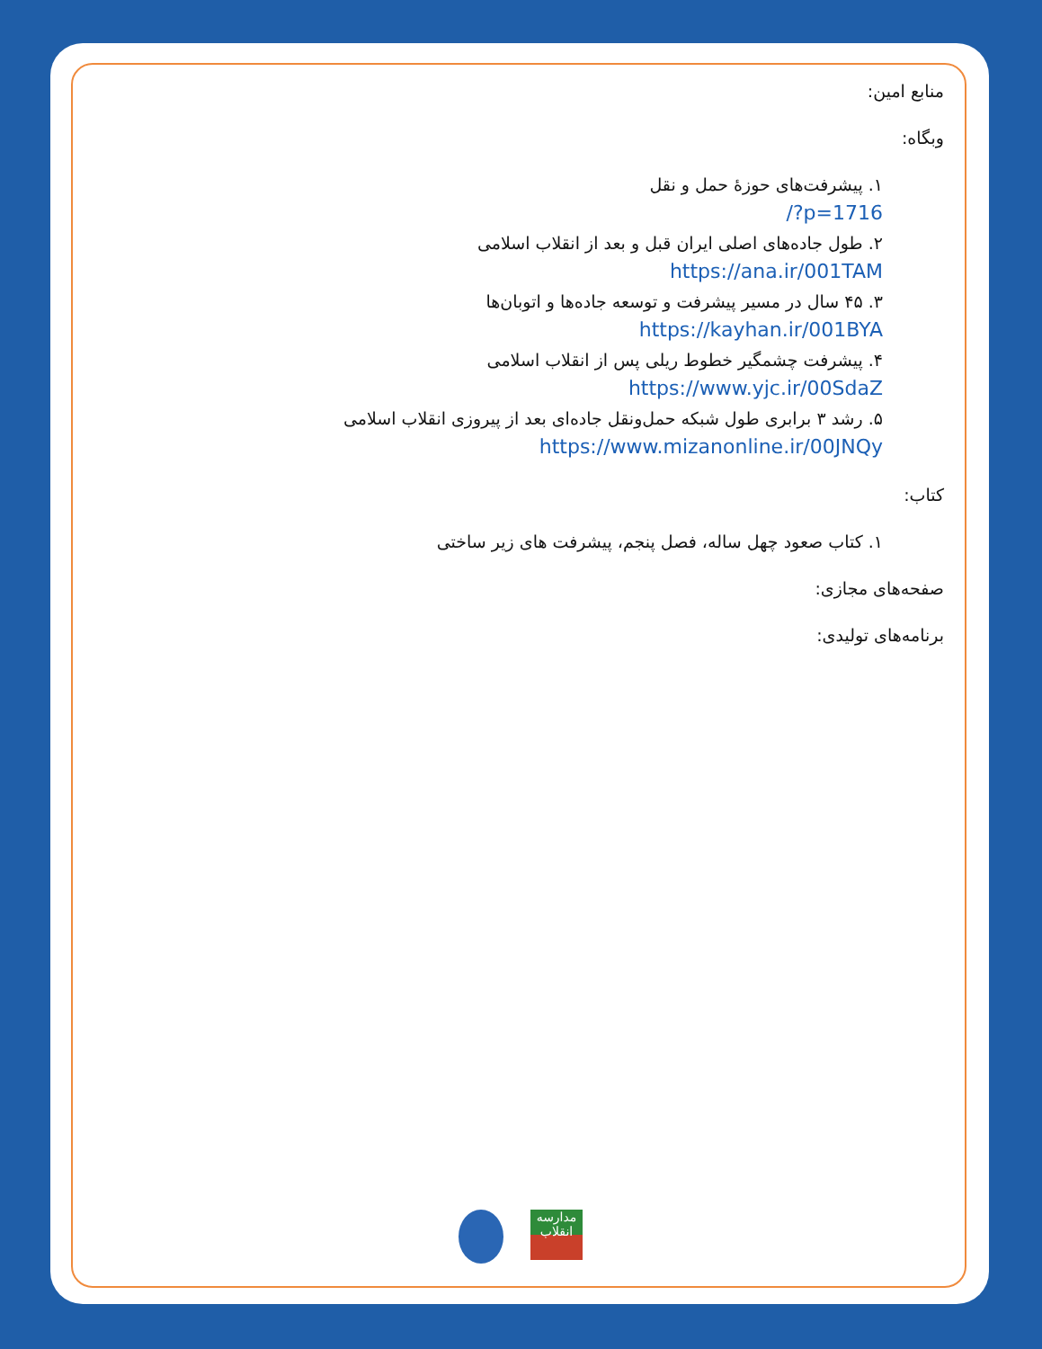منابع امین:
وبگاه:
۱. پیشرفت‌های حوزهٔ حمل و نقل
/?p=1716
۲. طول جاده‌های اصلی ایران قبل و بعد از انقلاب اسلامی
https://ana.ir/001TAM
۳. ۴۵ سال در مسیر پیشرفت و توسعه جاده‌ها و اتوبان‌ها
https://kayhan.ir/001BYA
۴. پیشرفت چشمگیر خطوط ریلی پس از انقلاب اسلامی
https://www.yjc.ir/00SdaZ
۵. رشد ۳ برابری طول شبکه حمل‌ونقل جاده‌ای بعد از پیروزی انقلاب اسلامی
https://www.mizanonline.ir/00JNQy
کتاب:
۱. کتاب صعود چهل ساله، فصل پنجم، پیشرفت های زیر ساختی
صفحه‌های مجازی:
برنامه‌های تولیدی:
مدارسه انقلاب